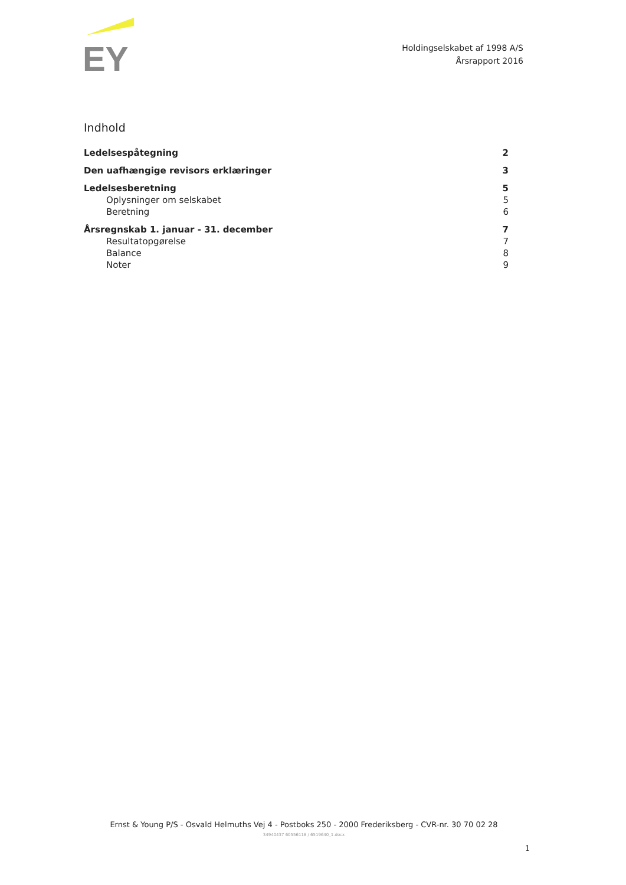EY
Holdingselskabet af 1998 A/S
Årsrapport 2016
Indhold
Ledelsespåtegning 2
Den uafhængige revisors erklæringer 3
Ledelsesberetning 5
Oplysninger om selskabet 5
Beretning 6
Årsregnskab 1. januar - 31. december 7
Resultatopgørelse 7
Balance 8
Noter 9
Ernst & Young P/S - Osvald Helmuths Vej 4 - Postboks 250 - 2000 Frederiksberg - CVR-nr. 30 70 02 28
34940437 60556118 / 6519640_1.docx
1